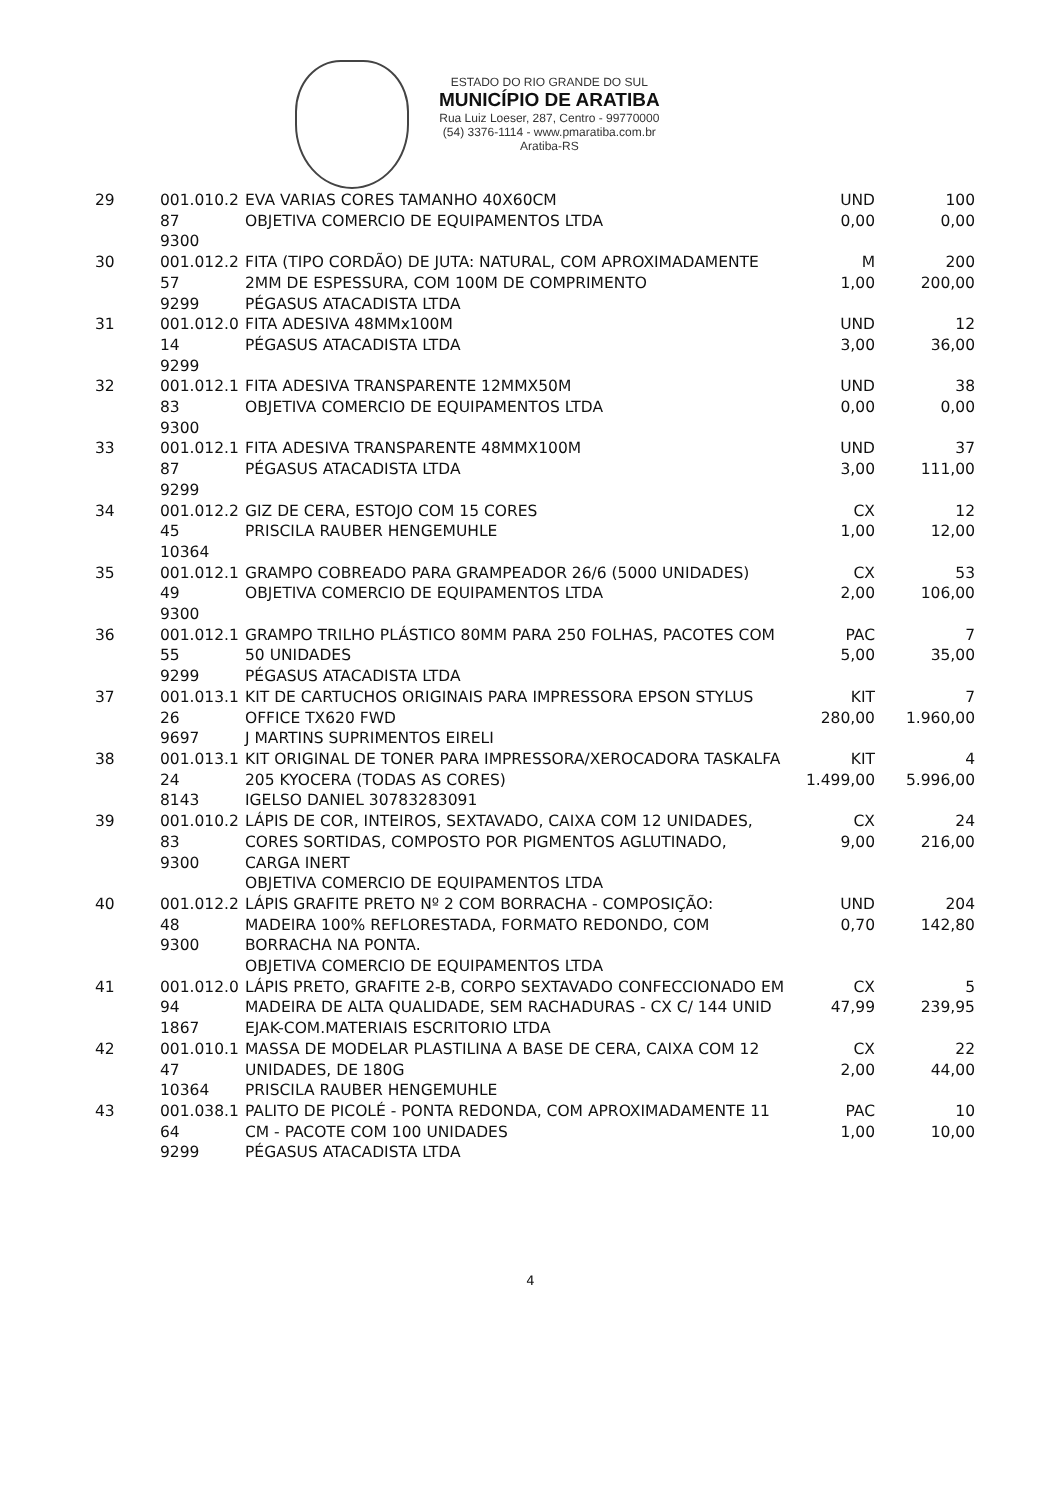ESTADO DO RIO GRANDE DO SUL
MUNICÍPIO DE ARATIBA
Rua Luiz Loeser, 287, Centro - 99770000
(54) 3376-1114 - www.pmaratiba.com.br
Aratiba-RS
| 29 | 001.010.2 87 9300 | EVA VARIAS CORES TAMANHO 40X60CM OBJETIVA COMERCIO DE EQUIPAMENTOS LTDA | UND 0,00 | 100 0,00 |
| 30 | 001.012.2 57 9299 | FITA (TIPO CORDÃO) DE JUTA: NATURAL, COM APROXIMADAMENTE 2MM DE ESPESSURA, COM 100M DE COMPRIMENTO PÉGASUS ATACADISTA LTDA | M 1,00 | 200 200,00 |
| 31 | 001.012.0 14 9299 | FITA ADESIVA 48MMx100M PÉGASUS ATACADISTA LTDA | UND 3,00 | 12 36,00 |
| 32 | 001.012.1 83 9300 | FITA ADESIVA TRANSPARENTE 12MMX50M OBJETIVA COMERCIO DE EQUIPAMENTOS LTDA | UND 0,00 | 38 0,00 |
| 33 | 001.012.1 87 9299 | FITA ADESIVA TRANSPARENTE 48MMX100M PÉGASUS ATACADISTA LTDA | UND 3,00 | 37 111,00 |
| 34 | 001.012.2 45 10364 | GIZ DE CERA, ESTOJO COM 15 CORES PRISCILA RAUBER HENGEMUHLE | CX 1,00 | 12 12,00 |
| 35 | 001.012.1 49 9300 | GRAMPO COBREADO PARA GRAMPEADOR 26/6 (5000 UNIDADES) OBJETIVA COMERCIO DE EQUIPAMENTOS LTDA | CX 2,00 | 53 106,00 |
| 36 | 001.012.1 55 9299 | GRAMPO TRILHO PLÁSTICO 80MM PARA 250 FOLHAS, PACOTES COM 50 UNIDADES PÉGASUS ATACADISTA LTDA | PAC 5,00 | 7 35,00 |
| 37 | 001.013.1 26 9697 | KIT DE CARTUCHOS ORIGINAIS PARA IMPRESSORA EPSON STYLUS OFFICE TX620 FWD J MARTINS SUPRIMENTOS EIRELI | KIT 280,00 | 7 1.960,00 |
| 38 | 001.013.1 24 8143 | KIT ORIGINAL DE TONER PARA IMPRESSORA/XEROCADORA TASKALFA 205 KYOCERA (TODAS AS CORES) IGELSO DANIEL 30783283091 | KIT 1.499,00 | 4 5.996,00 |
| 39 | 001.010.2 83 9300 | LÁPIS DE COR, INTEIROS, SEXTAVADO, CAIXA COM 12 UNIDADES, CORES SORTIDAS, COMPOSTO POR PIGMENTOS AGLUTINADO, CARGA INERT OBJETIVA COMERCIO DE EQUIPAMENTOS LTDA | CX 9,00 | 24 216,00 |
| 40 | 001.012.2 48 9300 | LÁPIS GRAFITE PRETO Nº 2 COM BORRACHA - COMPOSIÇÃO: MADEIRA 100% REFLORESTADA, FORMATO REDONDO, COM BORRACHA NA PONTA. OBJETIVA COMERCIO DE EQUIPAMENTOS LTDA | UND 0,70 | 204 142,80 |
| 41 | 001.012.0 94 1867 | LÁPIS PRETO, GRAFITE 2-B, CORPO SEXTAVADO CONFECCIONADO EM MADEIRA DE ALTA QUALIDADE, SEM RACHADURAS - CX C/ 144 UNID EJAK-COM.MATERIAIS ESCRITORIO LTDA | CX 47,99 | 5 239,95 |
| 42 | 001.010.1 47 10364 | MASSA DE MODELAR PLASTILINA A BASE DE CERA, CAIXA COM 12 UNIDADES, DE 180G PRISCILA RAUBER HENGEMUHLE | CX 2,00 | 22 44,00 |
| 43 | 001.038.1 64 9299 | PALITO DE PICOLÉ - PONTA REDONDA, COM APROXIMADAMENTE 11 CM - PACOTE COM 100 UNIDADES PÉGASUS ATACADISTA LTDA | PAC 1,00 | 10 10,00 |
4